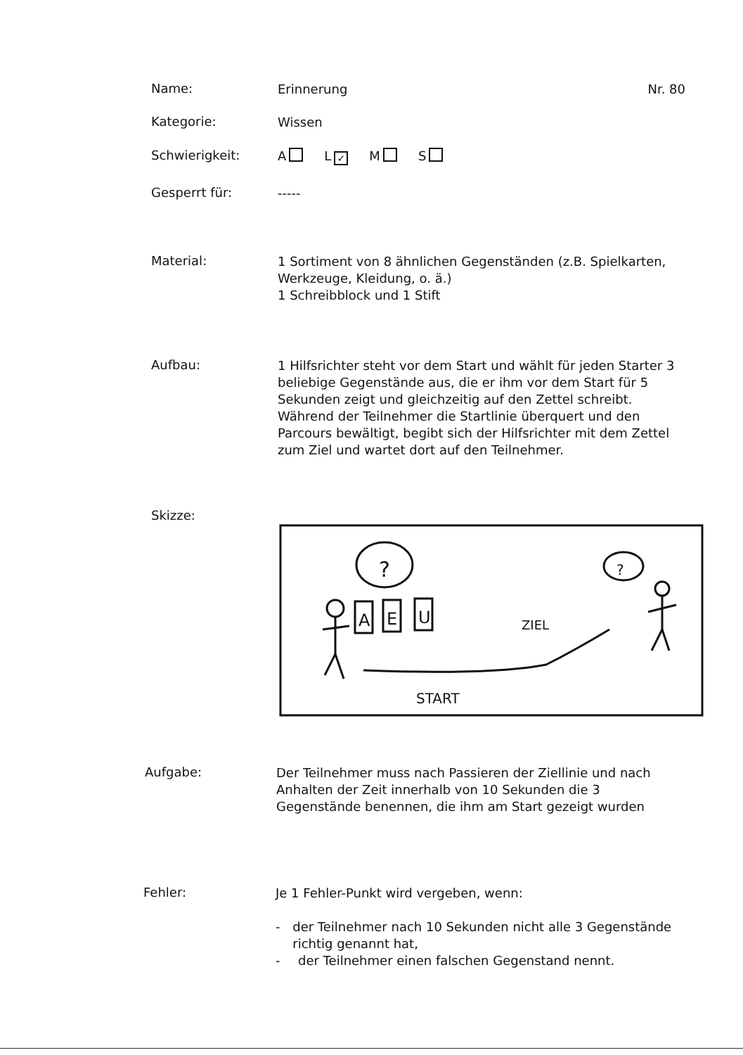Name:
Erinnerung Nr. 80
Kategorie:
Wissen
Schwierigkeit:
A L ✓ M S
Gesperrt für:
-----
Material:
1 Sortiment von 8 ähnlichen Gegenständen (z.B. Spielkarten, Werkzeuge, Kleidung, o. ä.)
1 Schreibblock und 1 Stift
Aufbau:
1 Hilfsrichter steht vor dem Start und wählt für jeden Starter 3 beliebige Gegenstände aus, die er ihm vor dem Start für 5 Sekunden zeigt und gleichzeitig auf den Zettel schreibt. Während der Teilnehmer die Startlinie überquert und den Parcours bewältigt, begibt sich der Hilfsrichter mit dem Zettel zum Ziel und wartet dort auf den Teilnehmer.
Skizze:
?
?
A
E
U
ZIEL
START
Aufgabe:
Der Teilnehmer muss nach Passieren der Ziellinie und nach Anhalten der Zeit innerhalb von 10 Sekunden die 3 Gegenstände benennen, die ihm am Start gezeigt wurden
Fehler:
Je 1 Fehler-Punkt wird vergeben, wenn:
- der Teilnehmer nach 10 Sekunden nicht alle 3 Gegenstände richtig genannt hat,
- der Teilnehmer einen falschen Gegenstand nennt.